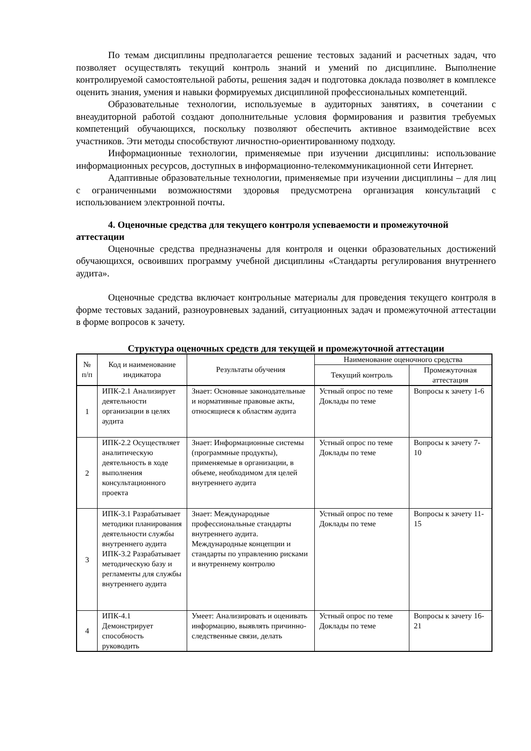По темам дисциплины предполагается решение тестовых заданий и расчетных задач, что позволяет осуществлять текущий контроль знаний и умений по дисциплине. Выполнение контролируемой самостоятельной работы, решения задач и подготовка доклада позволяет в комплексе оценить знания, умения и навыки формируемых дисциплиной профессиональных компетенций.
Образовательные технологии, используемые в аудиторных занятиях, в сочетании с внеаудиторной работой создают дополнительные условия формирования и развития требуемых компетенций обучающихся, поскольку позволяют обеспечить активное взаимодействие всех участников. Эти методы способствуют личностно-ориентированному подходу.
Информационные технологии, применяемые при изучении дисциплины: использование информационных ресурсов, доступных в информационно-телекоммуникационной сети Интернет.
Адаптивные образовательные технологии, применяемые при изучении дисциплины – для лиц с ограниченными возможностями здоровья предусмотрена организация консультаций с использованием электронной почты.
4. Оценочные средства для текущего контроля успеваемости и промежуточной аттестации
Оценочные средства предназначены для контроля и оценки образовательных достижений обучающихся, освоивших программу учебной дисциплины «Стандарты регулирования внутреннего аудита».
Оценочные средства включает контрольные материалы для проведения текущего контроля в форме тестовых заданий, разноуровневых заданий, ситуационных задач и промежуточной аттестации в форме вопросов к зачету.
Структура оценочных средств для текущей и промежуточной аттестации
| № п/п | Код и наименование индикатора | Результаты обучения | Наименование оценочного средства | |
| --- | --- | --- | --- | --- |
| | | | Текущий контроль | Промежуточная аттестация |
| 1 | ИПК-2.1 Анализирует деятельности организации в целях аудита | Знает: Основные законодательные и нормативные правовые акты, относящиеся к областям аудита | Устный опрос по теме Доклады по теме | Вопросы к зачету 1-6 |
| 2 | ИПК-2.2 Осуществляет аналитическую деятельность в ходе выполнения консультационного проекта | Знает: Информационные системы (программные продукты), применяемые в организации, в объеме, необходимом для целей внутреннего аудита | Устный опрос по теме Доклады по теме | Вопросы к зачету 7-10 |
| 3 | ИПК-3.1 Разрабатывает методики планирования деятельности службы внутреннего аудита ИПК-3.2 Разрабатывает методическую базу и регламенты для службы внутреннего аудита | Знает: Международные профессиональные стандарты внутреннего аудита. Международные концепции и стандарты по управлению рисками и внутреннему контролю | Устный опрос по теме Доклады по теме | Вопросы к зачету 11-15 |
| 4 | ИПК-4.1 Демонстрирует способность руководить | Умеет: Анализировать и оценивать информацию, выявлять причинно-следственные связи, делать | Устный опрос по теме Доклады по теме | Вопросы к зачету 16-21 |